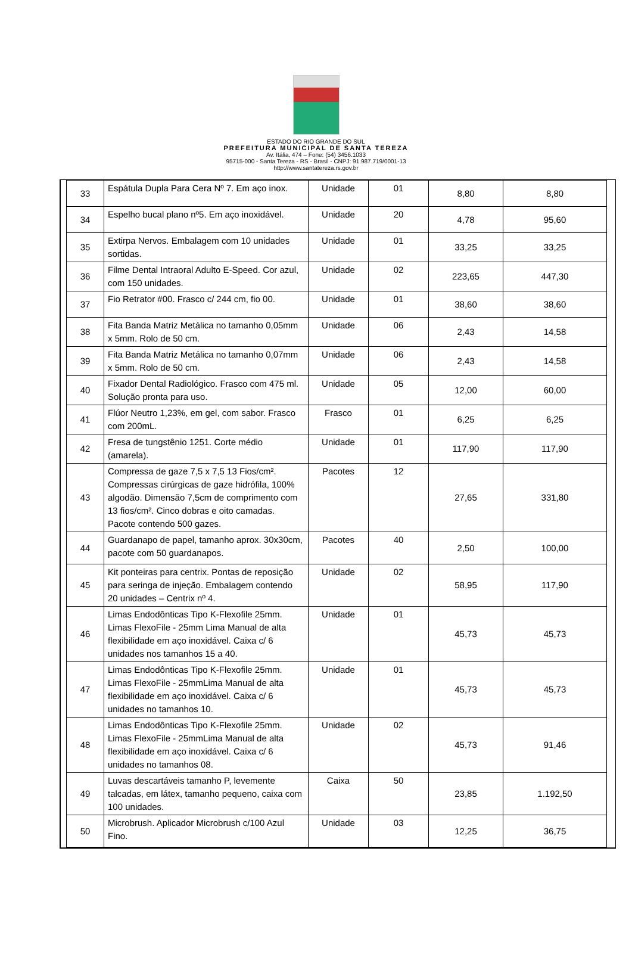ESTADO DO RIO GRANDE DO SUL
PREFEITURA MUNICIPAL DE SANTA TEREZA
Av. Itália, 474 – Fone: (54) 3456.1033
95715-000 - Santa Tereza - RS - Brasil - CNPJ: 91.987.719/0001-13
http://www.santatereza.rs.gov.br
| 33 | Espátula Dupla Para Cera Nº 7. Em aço inox. | Unidade | 01 | 8,80 | 8,80 |
| 34 | Espelho bucal plano nº5. Em aço inoxidável. | Unidade | 20 | 4,78 | 95,60 |
| 35 | Extirpa Nervos. Embalagem com 10 unidades sortidas. | Unidade | 01 | 33,25 | 33,25 |
| 36 | Filme Dental Intraoral Adulto E-Speed. Cor azul, com 150 unidades. | Unidade | 02 | 223,65 | 447,30 |
| 37 | Fio Retrator #00. Frasco c/ 244 cm, fio 00. | Unidade | 01 | 38,60 | 38,60 |
| 38 | Fita Banda Matriz Metálica no tamanho 0,05mm x 5mm. Rolo de 50 cm. | Unidade | 06 | 2,43 | 14,58 |
| 39 | Fita Banda Matriz Metálica no tamanho 0,07mm x 5mm. Rolo de 50 cm. | Unidade | 06 | 2,43 | 14,58 |
| 40 | Fixador Dental Radiológico. Frasco com 475 ml. Solução pronta para uso. | Unidade | 05 | 12,00 | 60,00 |
| 41 | Flúor Neutro 1,23%, em gel, com sabor. Frasco com 200mL. | Frasco | 01 | 6,25 | 6,25 |
| 42 | Fresa de tungstênio 1251. Corte médio (amarela). | Unidade | 01 | 117,90 | 117,90 |
| 43 | Compressa de gaze 7,5 x 7,5 13 Fios/cm². Compressas cirúrgicas de gaze hidrófila, 100% algodão. Dimensão 7,5cm de comprimento com 13 fios/cm². Cinco dobras e oito camadas. Pacote contendo 500 gazes. | Pacotes | 12 | 27,65 | 331,80 |
| 44 | Guardanapo de papel, tamanho aprox. 30x30cm, pacote com 50 guardanapos. | Pacotes | 40 | 2,50 | 100,00 |
| 45 | Kit ponteiras para centrix. Pontas de reposição para seringa de injeção. Embalagem contendo 20 unidades – Centrix nº 4. | Unidade | 02 | 58,95 | 117,90 |
| 46 | Limas Endodônticas Tipo K-Flexofile 25mm. Limas FlexoFile - 25mm Lima Manual de alta flexibilidade em aço inoxidável. Caixa c/ 6 unidades nos tamanhos 15 a 40. | Unidade | 01 | 45,73 | 45,73 |
| 47 | Limas Endodônticas Tipo K-Flexofile 25mm. Limas FlexoFile - 25mmLima Manual de alta flexibilidade em aço inoxidável. Caixa c/ 6 unidades no tamanhos 10. | Unidade | 01 | 45,73 | 45,73 |
| 48 | Limas Endodônticas Tipo K-Flexofile 25mm. Limas FlexoFile - 25mmLima Manual de alta flexibilidade em aço inoxidável. Caixa c/ 6 unidades no tamanhos 08. | Unidade | 02 | 45,73 | 91,46 |
| 49 | Luvas descartáveis tamanho P, levemente talcadas, em látex, tamanho pequeno, caixa com 100 unidades. | Caixa | 50 | 23,85 | 1.192,50 |
| 50 | Microbrush. Aplicador Microbrush c/100 Azul Fino. | Unidade | 03 | 12,25 | 36,75 |